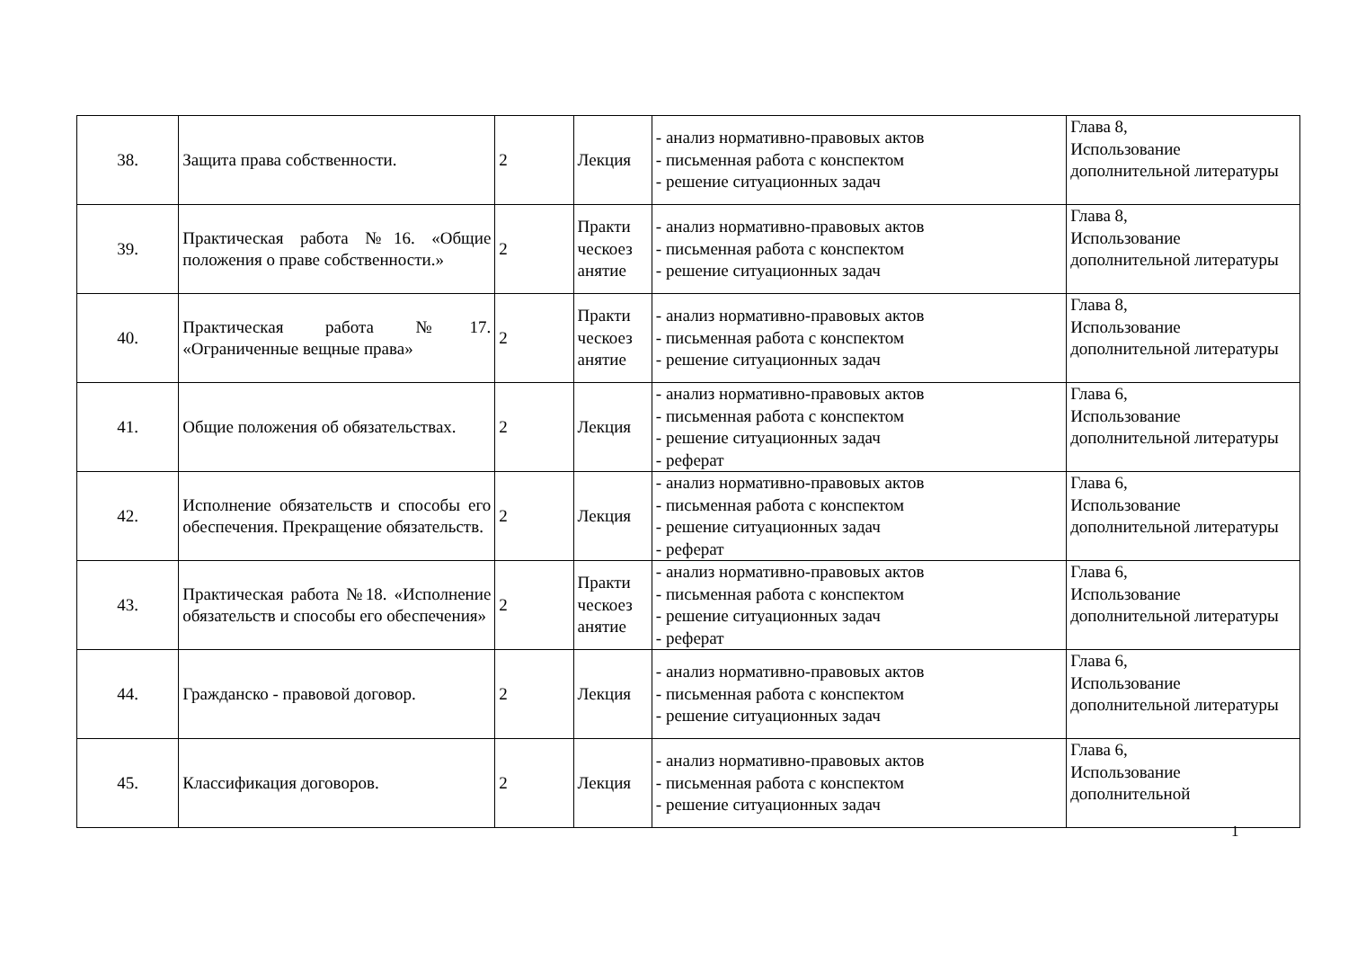| 38. | Защита права собственности. | 2 | Лекция | - анализ нормативно-правовых актов - письменная работа с конспектом - решение ситуационных задач | Глава 8, Использование дополнительной литературы |
| 39. | Практическая работа №16. «Общие положения о праве собственности.» | 2 | Практи ческоез анятие | - анализ нормативно-правовых актов - письменная работа с конспектом - решение ситуационных задач | Глава 8, Использование дополнительной литературы |
| 40. | Практическая работа №17. «Ограниченные вещные права» | 2 | Практи ческоез анятие | - анализ нормативно-правовых актов - письменная работа с конспектом - решение ситуационных задач | Глава 8, Использование дополнительной литературы |
| 41. | Общие положения об обязательствах. | 2 | Лекция | - анализ нормативно-правовых актов - письменная работа с конспектом - решение ситуационных задач - реферат | Глава 6, Использование дополнительной литературы |
| 42. | Исполнение обязательств и способы его обеспечения. Прекращение обязательств. | 2 | Лекция | - анализ нормативно-правовых актов - письменная работа с конспектом - решение ситуационных задач - реферат | Глава 6, Использование дополнительной литературы |
| 43. | Практическая работа №18. «Исполнение обязательств и способы его обеспечения» | 2 | Практи ческоез анятие | - анализ нормативно-правовых актов - письменная работа с конспектом - решение ситуационных задач - реферат | Глава 6, Использование дополнительной литературы |
| 44. | Гражданско - правовой договор. | 2 | Лекция | - анализ нормативно-правовых актов - письменная работа с конспектом - решение ситуационных задач | Глава 6, Использование дополнительной литературы |
| 45. | Классификация договоров. | 2 | Лекция | - анализ нормативно-правовых актов - письменная работа с конспектом - решение ситуационных задач | Глава 6, Использование дополнительной |
1